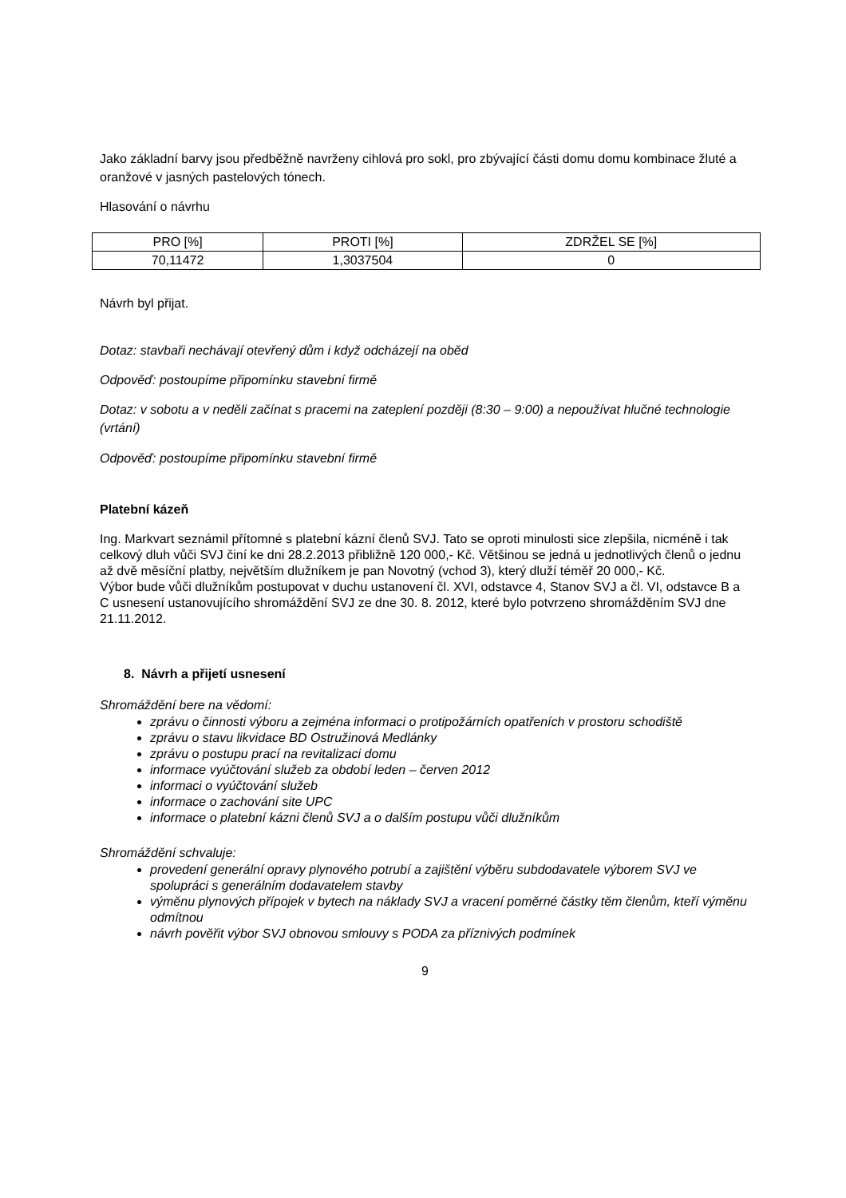Jako základní barvy jsou předběžně navrženy cihlová pro sokl, pro zbývající části domu domu kombinace žluté a oranžové v jasných pastelových tónech.
Hlasování o návrhu
| PRO [%] | PROTI [%] | ZDRŽEL SE [%] |
| 70,11472 | 1,3037504 | 0 |
Návrh byl přijat.
Dotaz: stavbaři nechávají otevřený dům i když odcházejí na oběd
Odpověď: postoupíme připomínku stavební firmě
Dotaz: v sobotu a v neděli začínat s pracemi na zateplení později (8:30 – 9:00) a nepoužívat hlučné technologie (vrtání)
Odpověď: postoupíme připomínku stavební firmě
Platební kázeň
Ing. Markvart seznámil přítomné s platební kázní členů SVJ. Tato se oproti minulosti sice zlepšila, nicméně i tak celkový dluh vůči SVJ činí ke dni 28.2.2013 přibližně 120 000,- Kč. Většinou se jedná u jednotlivých členů o jednu až dvě měsíční platby, největším dlužníkem je pan Novotný (vchod 3), který dluží téměř 20 000,- Kč.
Výbor bude vůči dlužníkům postupovat v duchu ustanovení čl. XVI, odstavce 4, Stanov SVJ a čl. VI, odstavce B a C usnesení ustanovujícího shromáždění SVJ ze dne 30. 8. 2012, které bylo potvrzeno shromážděním SVJ dne 21.11.2012.
8. Návrh a přijetí usnesení
Shromáždění bere na vědomí:
zprávu o činnosti výboru a zejména informaci o protipožárních opatřeních v prostoru schodiště
zprávu o stavu likvidace BD Ostružinová Medlánky
zprávu o postupu prací na revitalizaci domu
informace vyúčtování služeb za období leden – červen 2012
informaci o vyúčtování služeb
informace o zachování site UPC
informace o platební kázni členů SVJ a o dalším postupu vůči dlužníkům
Shromáždění schvaluje:
provedení generální opravy plynového potrubí a zajištění výběru subdodavatele výborem SVJ ve spolupráci s generálním dodavatelem stavby
výměnu plynových přípojek v bytech na náklady SVJ a vracení poměrné částky těm členům, kteří výměnu odmítnou
návrh pověřit výbor SVJ obnovou smlouvy s PODA za příznivých podmínek
9